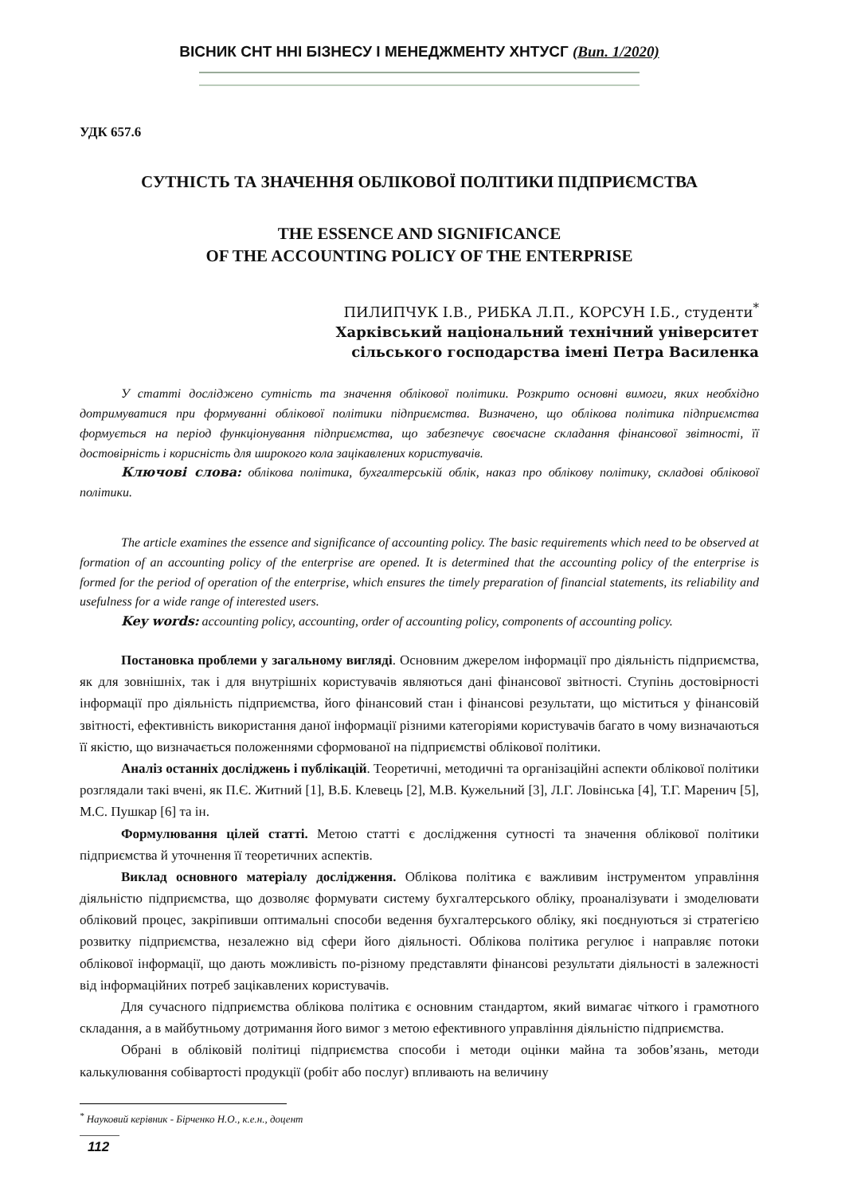ВІСНИК СНТ ННІ БІЗНЕСУ І МЕНЕДЖМЕНТУ ХНТУСГ (Вип. 1/2020)
УДК 657.6
СУТНІСТЬ ТА ЗНАЧЕННЯ ОБЛІКОВОЇ ПОЛІТИКИ ПІДПРИЄМСТВА
THE ESSENCE AND SIGNIFICANCE
OF THE ACCOUNTING POLICY OF THE ENTERPRISE
ПИЛИПЧУК І.В., РИБКА Л.П., КОРСУН І.Б., студенти<sup>*</sup>
Харківський національний технічний університет
сільського господарства імені Петра Василенка
У статті досліджено сутність та значення облікової політики. Розкрито основні вимоги, яких необхідно дотримуватися при формуванні облікової політики підприємства. Визначено, що облікова політика підприємства формується на період функціонування підприємства, що забезпечує своєчасне складання фінансової звітності, її достовірність і корисність для широкого кола зацікавлених користувачів.
Ключові слова: облікова політика, бухгалтерськiй облiк, наказ про облікову політику, складові облікової політики.
The article examines the essence and significance of accounting policy. The basic requirements which need to be observed at formation of an accounting policy of the enterprise are opened. It is determined that the accounting policy of the enterprise is formed for the period of operation of the enterprise, which ensures the timely preparation of financial statements, its reliability and usefulness for a wide range of interested users.
Key words: accounting policy, accounting, order of accounting policy, components of accounting policy.
Постановка проблеми у загальному вигляді. Основним джерелом інформації про діяльність підприємства, як для зовнішніх, так і для внутрішніх користувачів являються дані фінансової звітності. Ступінь достовірності інформації про діяльність підприємства, його фінансовий стан і фінансові результати, що міститься у фінансовій звітності, ефективність використання даної інформації різними категоріями користувачів багато в чому визначаються її якістю, що визначається положеннями сформованої на підприємстві облікової політики.
Аналіз останніх досліджень і публікацій. Теоретичні, методичні та організаційні аспекти облікової політики розглядали такі вчені, як П.Є. Житний [1], В.Б. Клевець [2], М.В. Кужельний [3], Л.Г. Ловінська [4], Т.Г. Маренич [5], М.С. Пушкар [6] та ін.
Формулювання цілей статті. Метою статті є дослідження сутності та значення облікової політики підприємства й уточнення її теоретичних аспектів.
Виклад основного матеріалу дослідження. Облікова політика є важливим інструментом управління діяльністю підприємства, що дозволяє формувати систему бухгалтерського обліку, проаналізувати і змоделювати обліковий процес, закріпивши оптимальні способи ведення бухгалтерського обліку, які поєднуються зі стратегією розвитку підприємства, незалежно від сфери його діяльності. Облікова політика регулює і направляє потоки облікової інформації, що дають можливість по-різному представляти фінансові результати діяльності в залежності від інформаційних потреб зацікавлених користувачів.
Для сучасного підприємства облікова політика є основним стандартом, який вимагає чіткого і грамотного складання, а в майбутньому дотримання його вимог з метою ефективного управління діяльністю підприємства.
Обрані в обліковій політиці підприємства способи і методи оцінки майна та зобов’язань, методи калькулювання собівартості продукції (робіт або послуг) впливають на величину
<sup>*</sup> Науковий керівник - Бірченко Н.О., к.е.н., доцент
112